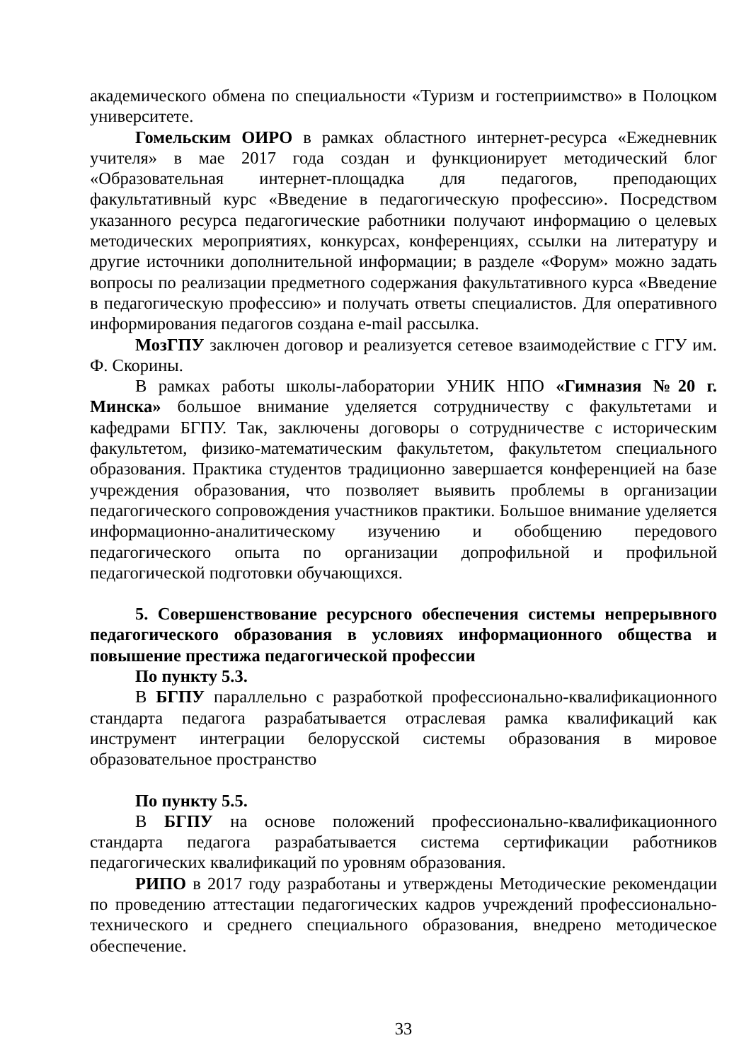академического обмена по специальности «Туризм и гостеприимство» в Полоцком университете.
Гомельским ОИРО в рамках областного интернет-ресурса «Ежедневник учителя» в мае 2017 года создан и функционирует методический блог «Образовательная интернет-площадка для педагогов, преподающих факультативный курс «Введение в педагогическую профессию». Посредством указанного ресурса педагогические работники получают информацию о целевых методических мероприятиях, конкурсах, конференциях, ссылки на литературу и другие источники дополнительной информации; в разделе «Форум» можно задать вопросы по реализации предметного содержания факультативного курса «Введение в педагогическую профессию» и получать ответы специалистов. Для оперативного информирования педагогов создана e-mail рассылка.
МозГПУ заключен договор и реализуется сетевое взаимодействие с ГГУ им. Ф. Скорины.
В рамках работы школы-лаборатории УНИК НПО «Гимназия №20 г. Минска» большое внимание уделяется сотрудничеству с факультетами и кафедрами БГПУ. Так, заключены договоры о сотрудничестве с историческим факультетом, физико-математическим факультетом, факультетом специального образования. Практика студентов традиционно завершается конференцией на базе учреждения образования, что позволяет выявить проблемы в организации педагогического сопровождения участников практики. Большое внимание уделяется информационно-аналитическому изучению и обобщению передового педагогического опыта по организации допрофильной и профильной педагогической подготовки обучающихся.
5. Совершенствование ресурсного обеспечения системы непрерывного педагогического образования в условиях информационного общества и повышение престижа педагогической профессии
По пункту 5.3.
В БГПУ параллельно с разработкой профессионально-квалификационного стандарта педагога разрабатывается отраслевая рамка квалификаций как инструмент интеграции белорусской системы образования в мировое образовательное пространство
По пункту 5.5.
В БГПУ на основе положений профессионально-квалификационного стандарта педагога разрабатывается система сертификации работников педагогических квалификаций по уровням образования.
РИПО в 2017 году разработаны и утверждены Методические рекомендации по проведению аттестации педагогических кадров учреждений профессионально-технического и среднего специального образования, внедрено методическое обеспечение.
33